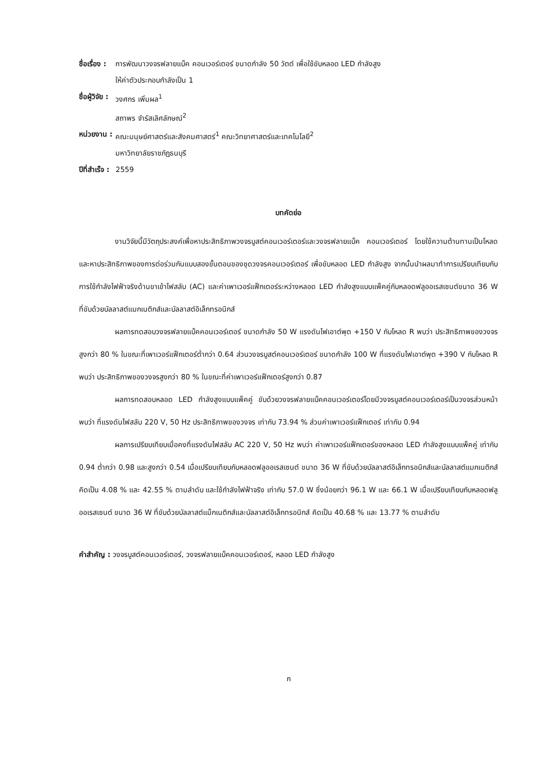ชื่อเรื่อง :
การพัฒนาวงจรฟลายแบ็ค คอนเวอร์เตอร์ ขนาดกำลัง 50 วัตต์ เพื่อใช้ขับหลอด LED กำลังสูง
ให้ค่าตัวประกอบกำลังเป็น 1
ชื่อผู้วิจัย :
วงศกร เพิ่มผล<sup>1</sup>
สถาพร จำรัสเลิศลักษณ์<sup>2</sup>
หน่วยงาน :
คณะมนุษย์ศาสตร์และสังคมศาสตร์<sup>1</sup> คณะวิทยาศาสตร์และเทคโนโลยี<sup>2</sup>
มหาวิทยาลัยราชภัฏธนบุรี
ปีที่สำเร็จ :
2559
บทคัดย่อ
งานวิจัยนี้มีวัตถุประสงค์เพื่อหาประสิทธิภาพวงจรบูสต์คอนเวอร์เตอร์และวงจรฟลายแบ็ค คอนเวอร์เตอร์ โดยใช้ความต้านทานเป็นโหลด และหาประสิทธิภาพของการต่อร่วมกันแบบสองขั้นตอนของชุดวงจรคอนเวอร์เตอร์ เพื่อขับหลอด LED กำลังสูง จากนั้นนำผลมาทำการเปรียบเทียบกับการใช้กำลังไฟฟ้าจริงด้านขาเข้าไฟสลับ (AC) และค่าเพาเวอร์แฟ็กเตอร์ระหว่างหลอด LED กำลังสูงแบบแพ็คคู่กับหลอดฟลูออเรสเซนต์ขนาด 36 W ที่ขับด้วยบัลลาสต์แมกเนติกส์และบัลลาสต์อิเล็กทรอนิกส์
ผลการทดสอบวงจรฟลายแบ็คคอนเวอร์เตอร์ ขนาดกำลัง 50 W แรงดันไฟเอาต์พุต +150 V กับโหลด R พบว่า ประสิทธิภาพของวงจรสูงกว่า 80 % ในขณะที่เพาเวอร์แฟ็กเตอร์ต่ำกว่า 0.64 ส่วนวงจรบูสต์คอนเวอร์เตอร์ ขนาดกำลัง 100 W ที่แรงดันไฟเอาต์พุต +390 V กับโหลด R พบว่า ประสิทธิภาพของวงจรสูงกว่า 80 % ในขณะที่ค่าเพาเวอร์แฟ็กเตอร์สูงกว่า 0.87
ผลการทดสอบหลอด LED กำลังสูงแบบแพ็คคู่ ขับด้วยวงจรฟลายแบ็คคอนเวอร์เตอร์โดยมีวงจรบูสต์คอนเวอร์เตอร์เป็นวงจรส่วนหน้า พบว่า ที่แรงดันไฟสลับ 220 V, 50 Hz ประสิทธิภาพของวงจร เท่ากับ 73.94 % ส่วนค่าเพาเวอร์แฟ็กเตอร์ เท่ากับ 0.94
ผลการเปรียบเทียบเมื่อคงที่แรงดันไฟสลับ AC 220 V, 50 Hz พบว่า ค่าเพาเวอร์แฟ็กเตอร์ของหลอด LED กำลังสูงแบบแพ็คคู่ เท่ากับ 0.94 ต่ำกว่า 0.98 และสูงกว่า 0.54 เมื่อเปรียบเทียบกับหลอดฟลูออเรสเซนต์ ขนาด 36 W ที่ขับด้วยบัลลาสต์อิเล็กทรอนิกส์และบัลลาสต์แมกเนติกส์ คิดเป็น 4.08 % และ 42.55 % ตามลำดับ และใช้กำลังไฟฟ้าจริง เท่ากับ 57.0 W ซึ่งน้อยกว่า 96.1 W และ 66.1 W เมื่อเปรียบเทียบกับหลอดฟลูออเรสเซนต์ ขนาด 36 W ที่ขับด้วยบัลลาสต์แม็กเนติกส์และบัลลาสต์อิเล็กทรอนิกส์ คิดเป็น 40.68 % และ 13.77 % ตามลำดับ
คำสำคัญ : วงจรบูสต์คอนเวอร์เตอร์, วงจรฟลายแบ็คคอนเวอร์เตอร์, หลอด LED กำลังสูง
ก